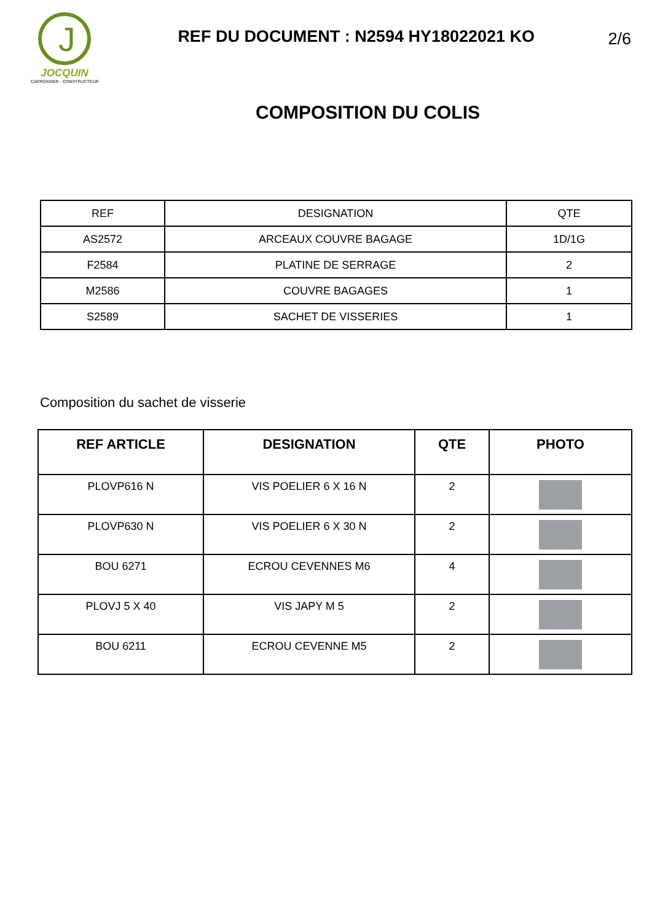J
JOCQUIN
CARROSSIER - CONSTRUCTEUR
REF DU DOCUMENT : N2594 HY18022021 KO
2/6
COMPOSITION DU COLIS
| REF | DESIGNATION | QTE |
| AS2572 | ARCEAUX COUVRE BAGAGE | 1D/1G |
| F2584 | PLATINE DE SERRAGE | 2 |
| M2586 | COUVRE BAGAGES | 1 |
| S2589 | SACHET DE VISSERIES | 1 |
Composition du sachet de visserie
| REF ARTICLE | DESIGNATION | QTE | PHOTO |
| --- | --- | --- | --- |
| PLOVP616 N | VIS POELIER 6 X 16 N | 2 | |
| PLOVP630 N | VIS POELIER 6 X 30 N | 2 | |
| BOU 6271 | ECROU CEVENNES M6 | 4 | |
| PLOVJ 5 X 40 | VIS JAPY M 5 | 2 | |
| BOU 6211 | ECROU CEVENNE M5 | 2 | |